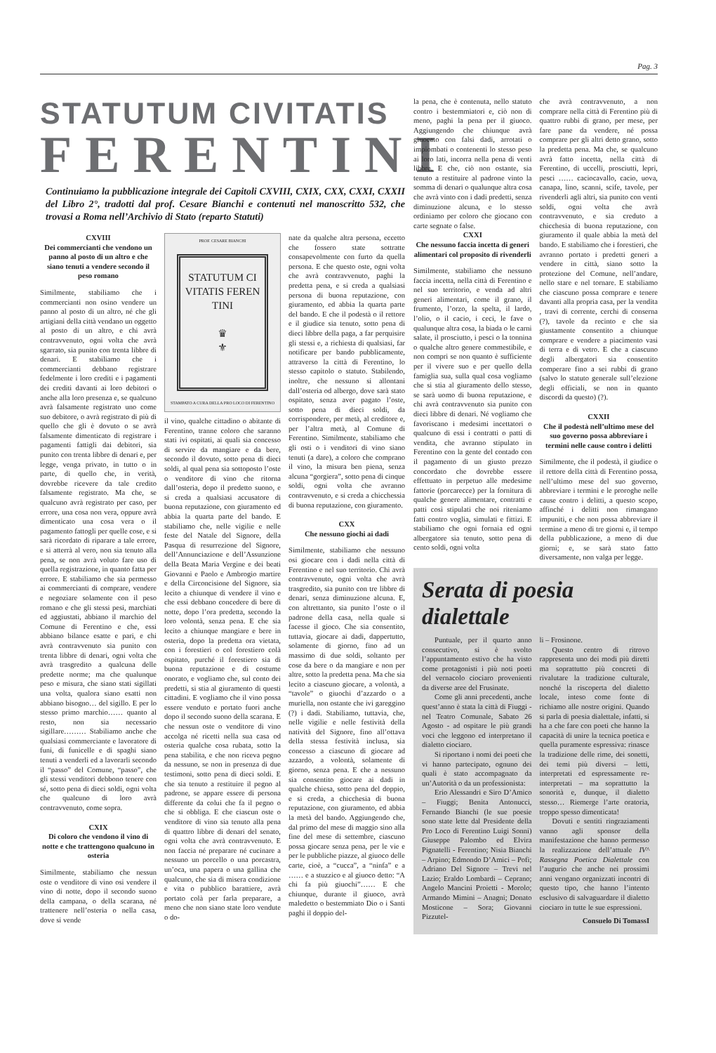Pag. 3
STATUTUM CIVITATIS
FERENTINI
Continuiamo la pubblicazione integrale dei Capitoli CXVIII, CXIX, CXX, CXXI, CXXII del Libro 2°, tradotti dal prof. Cesare Bianchi e contenuti nel manoscritto 532, che trovasi a Roma nell’Archivio di Stato (reparto Statuti)
CXVIII
Dei commercianti che vendono un panno al posto di un altro e che siano tenuti a vendere secondo il peso romano
Similmente, stabiliamo che i commercianti non osino vendere un panno al posto di un altro, né che gli artigiani della città vendano un oggetto al posto di un altro, e chi avrà contravvenuto, ogni volta che avrà sgarrato, sia punito con trenta libbre di denari. E stabiliamo che i commercianti debbano registrare fedelmente i loro crediti e i pagamenti dei crediti davanti ai loro debitori o anche alla loro presenza e, se qualcuno avrà falsamente registrato uno come suo debitore, o avrà registrato di più di quello che gli è dovuto o se avrà falsamente dimenticato di registrare i pagamenti fattigli dai debitori, sia punito con trenta libbre di denari e, per legge, venga privato, in tutto o in parte, di quello che, in verità, dovrebbe ricevere da tale credito falsamente registrato. Ma che, se qualcuno avrà registrato per caso, per errore, una cosa non vera, oppure avrà dimenticato una cosa vera o il pagamento fattogli per quelle cose, e si sarà ricordato di riparare a tale errore, e si atterrà al vero, non sia tenuto alla pena, se non avrà voluto fare uso di quella registrazione, in quanto fatta per errore. E stabiliamo che sia permesso ai commercianti di comprare, vendere e negoziare solamente con il peso romano e che gli stessi pesi, marchiati ed aggiustati, abbiano il marchio del Comune di Ferentino e che, essi abbiano bilance esatte e pari, e chi avrà contravvenuto sia punito con trenta libbre di denari, ogni volta che avrà trasgredito a qualcuna delle predette norme; ma che qualunque peso e misura, che siano stati sigillati una volta, qualora siano esatti non abbiano bisogno… del sigillo. E per lo stesso primo marchio…… quanto al resto, non sia necessario sigillare……… Stabiliamo anche che qualsiasi commerciante e lavoratore di funi, di funicelle e di spaghi siano tenuti a venderli ed a lavorarli secondo il “passo” del Comune, “passo”, che gli stessi venditori debbono tenere con sé, sotto pena di dieci soldi, ogni volta che qualcuno di loro avrà contravvenuto, come sopra.
CXIX
Di coloro che vendono il vino di notte e che trattengono qualcuno in osteria
Similmente, stabiliamo che nessun oste o venditore di vino osi vendere il vino di notte, dopo il secondo suono della campana, o della scarana, né trattenere nell’osteria o nella casa, dove si vende
PROF. CESARE BIANCHI
STATUTUM CI
VITATIS FEREN
TINI
♛
⚜
STAMPATO A CURA DELLA PRO LOCO DI FERENTINO
il vino, qualche cittadino o abitante di Ferentino, tranne coloro che saranno stati ivi ospitati, ai quali sia concesso di servire da mangiare e da bere, secondo il dovuto, sotto pena di dieci soldi, al qual pena sia sottoposto l’oste o venditore di vino che ritorna dall’osteria, dopo il predetto suono, e si creda a qualsiasi accusatore di buona reputazione, con giuramento ed abbia la quarta parte del bando. E stabiliamo che, nelle vigilie e nelle feste del Natale del Signore, della Pasqua di resurrezione del Signore, dell’Annunciazione e dell’Assunzione della Beata Maria Vergine e dei beati Giovanni e Paolo e Ambrogio martire e della Circoncisione del Signore, sia lecito a chiunque di vendere il vino e che essi debbano concedere di bere di notte, dopo l’ora predetta, secondo la loro volontà, senza pena. E che sia lecito a chiunque mangiare e bere in osteria, dopo la predetta ora vietata, con i forestieri o col forestiero colà ospitato, purché il forestiero sia di buona reputazione e di costume onorato, e vogliamo che, sul conto dei predetti, si stia al giuramento di questi cittadini. E vogliamo che il vino possa essere venduto e portato fuori anche dopo il secondo suono della scarana. E che nessun oste o venditore di vino accolga né ricetti nella sua casa od osteria qualche cosa rubata, sotto la pena stabilita, e che non riceva pegno da nessuno, se non in presenza di due testimoni, sotto pena di dieci soldi. E che sia tenuto a restituire il pegno al padrone, se appare essere di persona differente da colui che fa il pegno o che si obbliga. E che ciascun oste o venditore di vino sia tenuto alla pena di quattro libbre di denari del senato, ogni volta che avrà contravvenuto. E non faccia né preparare né cucinare a nessuno un porcello o una porcastra, un’oca, una papera o una gallina che qualcuno, che sia di misera condizione e vita o pubblico barattiere, avrà portato colà per farla preparare, a meno che non siano state loro vendute o do-
nate da qualche altra persona, eccetto che fossero state sottratte consapevolmente con furto da quella persona. E che questo oste, ogni volta che avrà contravvenuto, paghi la predetta pena, e si creda a qualsiasi persona di buona reputazione, con giuramento, ed abbia la quarta parte del bando. E che il podestà o il rettore e il giudice sia tenuto, sotto pena di dieci libbre della paga, a far perquisire gli stessi e, a richiesta di qualsiasi, far notificare per bando pubblicamente, attraverso la città di Ferentino, lo stesso capitolo o statuto. Stabilendo, inoltre, che nessuno si allontani dall’osteria od albergo, dove sarà stato ospitato, senza aver pagato l’oste, sotto pena di dieci soldi, da corrispondere, per metà, al creditore e, per l’altra metà, al Comune di Ferentino. Similmente, stabiliamo che gli osti o i venditori di vino siano tenuti (a dare), a coloro che comprano il vino, la misura ben piena, senza alcuna “gorgiera”, sotto pena di cinque soldi, ogni volta che avranno contravvenuto, e si creda a chicchessia di buona reputazione, con giuramento.
CXX
Che nessuno giochi ai dadi
Similmente, stabiliamo che nessuno osi giocare con i dadi nella città di Ferentino e nel suo territorio. Chi avrà contravvenuto, ogni volta che avrà trasgredito, sia punito con tre libbre di denari, senza diminuzione alcuna. E, con altrettanto, sia punito l’oste o il padrone della casa, nella quale si facesse il gioco. Che sia consentito, tuttavia, giocare ai dadi, dappertutto, solamente di giorno, fino ad un massimo di due soldi, soltanto per cose da bere o da mangiare e non per altre, sotto la predetta pena. Ma che sia lecito a ciascuno giocare, a volontà, a “tavole” o giuochi d’azzardo o a muriella, non ostante che ivi gareggino (?) i dadi. Stabiliamo, tuttavia, che, nelle vigilie e nelle festività della natività del Signore, fino all’ottava della stessa festività inclusa, sia concesso a ciascuno di giocare ad azzardo, a volontà, solamente di giorno, senza pena. E che a nessuno sia consentito giocare ai dadi in qualche chiesa, sotto pena del doppio, e si creda, a chicchesia di buona reputazione, con giuramento, ed abbia la metà del bando. Aggiungendo che, dal primo del mese di maggio sino alla fine del mese di settembre, ciascuno possa giocare senza pena, per le vie e per le pubbliche piazze, al giuoco delle carte, cioè, a “cucca”, a “ninfa” e a …… e a stuzzico e al giuoco detto: “A chi fa più giuochi”…… E che chiunque, durante il giuoco, avrà maledetto o bestemmiato Dio o i Santi paghi il doppio del-
la pena, che è contenuta, nello statuto contro i bestemmiatori e, ciò non di meno, paghi la pena per il giuoco. Aggiungendo che chiunque avrà giuocato con falsi dadi, arrotati o impiombati o contenenti lo stesso peso ai loro lati, incorra nella pena di venti libbre. E che, ciò non ostante, sia tenuto a restituire al padrone vinto la somma di denari o qualunque altra cosa che avrà vinto con i dadi predetti, senza diminuzione alcuna, e lo stesso ordiniamo per coloro che giocano con carte segnate o false.
CXXI
Che nessuno faccia incetta di generi alimentari col proposito di rivenderli
Similmente, stabiliamo che nessuno faccia incetta, nella città di Ferentino e nel suo territorio, e venda ad altri generi alimentari, come il grano, il frumento, l’orzo, la spelta, il lardo, l’olio, o il cacio, i ceci, le fave o qualunque altra cosa, la biada o le carni salate, il prosciutto, i pesci o la tonnina o qualche altro genere commestibile, e non compri se non quanto è sufficiente per il vivere suo e per quello della famiglia sua, sulla qual cosa vogliamo che si stia al giuramento dello stesso, se sarà uomo di buona reputazione, e chi avrà contravvenuto sia punito con dieci libbre di denari. Né vogliamo che favoriscano i medesimi incettatori o qualcuno di essi i contratti o patti di vendita, che avranno stipulato in Ferentino con la gente del contado con il pagamento di un giusto prezzo concordato che dovrebbe essere effettuato in perpetuo alle medesime fattorie (porcarecce) per la fornitura di qualche genere alimentare, contratti e patti così stipulati che noi riteniamo fatti contro voglia, simulati e fittizi. E stabiliamo che ogni fornaia ed ogni albergatore sia tenuto, sotto pena di cento soldi, ogni volta
che avrà contravvenuto, a non comprare nella città di Ferentino più di quattro rubbi di grano, per mese, per fare pane da vendere, né possa comprare per gli altri detto grano, sotto la predetta pena. Ma che, se qualcuno avrà fatto incetta, nella città di Ferentino, di uccelli, prosciutti, lepri, pesci …… caciocavallo, cacio, uova, canapa, lino, scanni, scife, tavole, per rivenderli agli altri, sia punito con venti soldi, ogni volta che avrà contravvenuto, e sia creduto a chicchesia di buona reputazione, con giuramento il quale abbia la metà del bando. E stabiliamo che i forestieri, che avranno portato i predetti generi a vendere in città, siano sotto la protezione del Comune, nell’andare, nello stare e nel tornare. E stabiliamo che ciascuno possa comprare e tenere davanti alla propria casa, per la vendita , travi di corrente, cerchi di conserna (?), tavole da recinto e che sia giustamente consentito a chiunque comprare e vendere a piacimento vasi di terra e di vetro. E che a ciascuno degli albergatori sia consentito comperare fino a sei rubbi di grano (salvo lo statuto generale sull’elezione degli officiali, se non in quanto discordi da questo) (?).
CXXII
Che il podestà nell’ultimo mese del suo governo possa abbreviare i termini nelle cause contro i delitti
Similmente, che il podestà, il giudice o il rettore della città di Ferentino possa, nell’ultimo mese del suo governo, abbreviare i termini e le proroghe nelle cause contro i delitti, a questo scopo, affinché i delitti non rimangano impuniti, e che non possa abbreviare il termine a meno di tre giorni e, il tempo della pubblicazione, a meno di due giorni; e, se sarà stato fatto diversamente, non valga per legge.
Serata di poesia dialettale
Puntuale, per il quarto anno consecutivo, si è svolto l’appuntamento estivo che ha visto come protagonisti i più noti poeti del vernacolo ciociaro provenienti da diverse aree del Frusinate.
Come gli anni precedenti, anche quest’anno è stata la città di Fiuggi - nel Teatro Comunale, Sabato 26 Agosto - ad ospitare le più grandi voci che leggono ed interpretano il dialetto ciociaro.
Si riportano i nomi dei poeti che vi hanno partecipato, ognuno dei quali è stato accompagnato da un’Autorità o da un professionista:
Erio Alessandri e Siro D’Amico – Fiuggi; Benita Antonucci, Fernando Bianchi (le sue poesie sono state lette dal Presidente della Pro Loco di Ferentino Luigi Sonni) Giuseppe Palombo ed Elvira Pignatelli - Ferentino; Nisia Bianchi – Arpino; Edmondo D’Amici – Pofi; Adriano Del Signore – Trevi nel Lazio; Eraldo Lombardi – Ceprano; Angelo Mancini Proietti - Morolo; Armando Mimini – Anagni; Donato Mosticone – Sora; Giovanni Pizzutel-
li – Frosinone.
Questo centro di ritrovo rappresenta uno dei modi più diretti ma soprattutto più concreti di rivalutare la tradizione culturale, nonché la riscoperta del dialetto locale, inteso come fonte di richiamo alle nostre origini. Quando si parla di poesia dialettale, infatti, si ha a che fare con poeti che hanno la capacità di unire la tecnica poetica e quella puramente espressiva: rinasce la tradizione delle rime, dei sonetti, dei temi più diversi – letti, interpretati ed espressamente re-interpretati – ma soprattutto la sonorità e, dunque, il dialetto stesso… Riemerge l’arte oratoria, troppo spesso dimenticata!
Dovuti e sentiti ringraziamenti vanno agli sponsor della manifestazione che hanno permesso la realizzazione dell’attuale IV^ Rassegna Poetica Dialettale con l’augurio che anche nei prossimi anni vengano organizzati incontri di questo tipo, che hanno l’intento esclusivo di salvaguardare il dialetto ciociaro in tutte le sue espressioni.
Consuelo Di TomassI